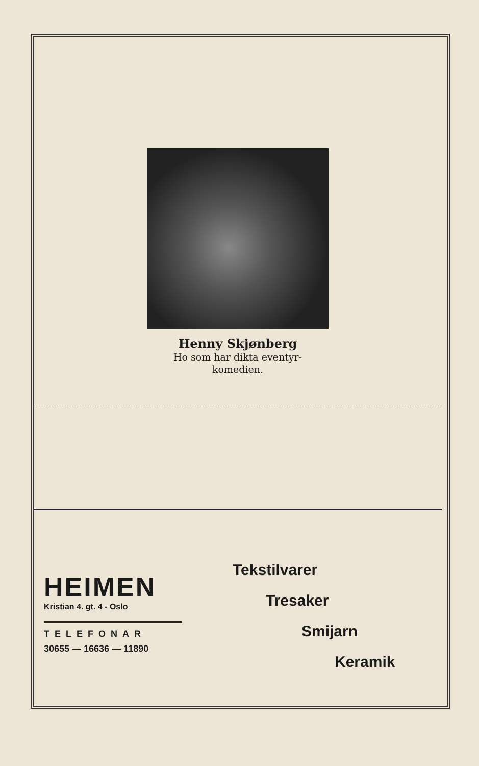Henny Skjønberg
Ho som har dikta eventyr-
komedien.
HEIMEN
Kristian 4. gt. 4 - Oslo
TELEFONAR
30655 — 16636 — 11890
Tekstilvarer
Tresaker
Smijarn
Keramik